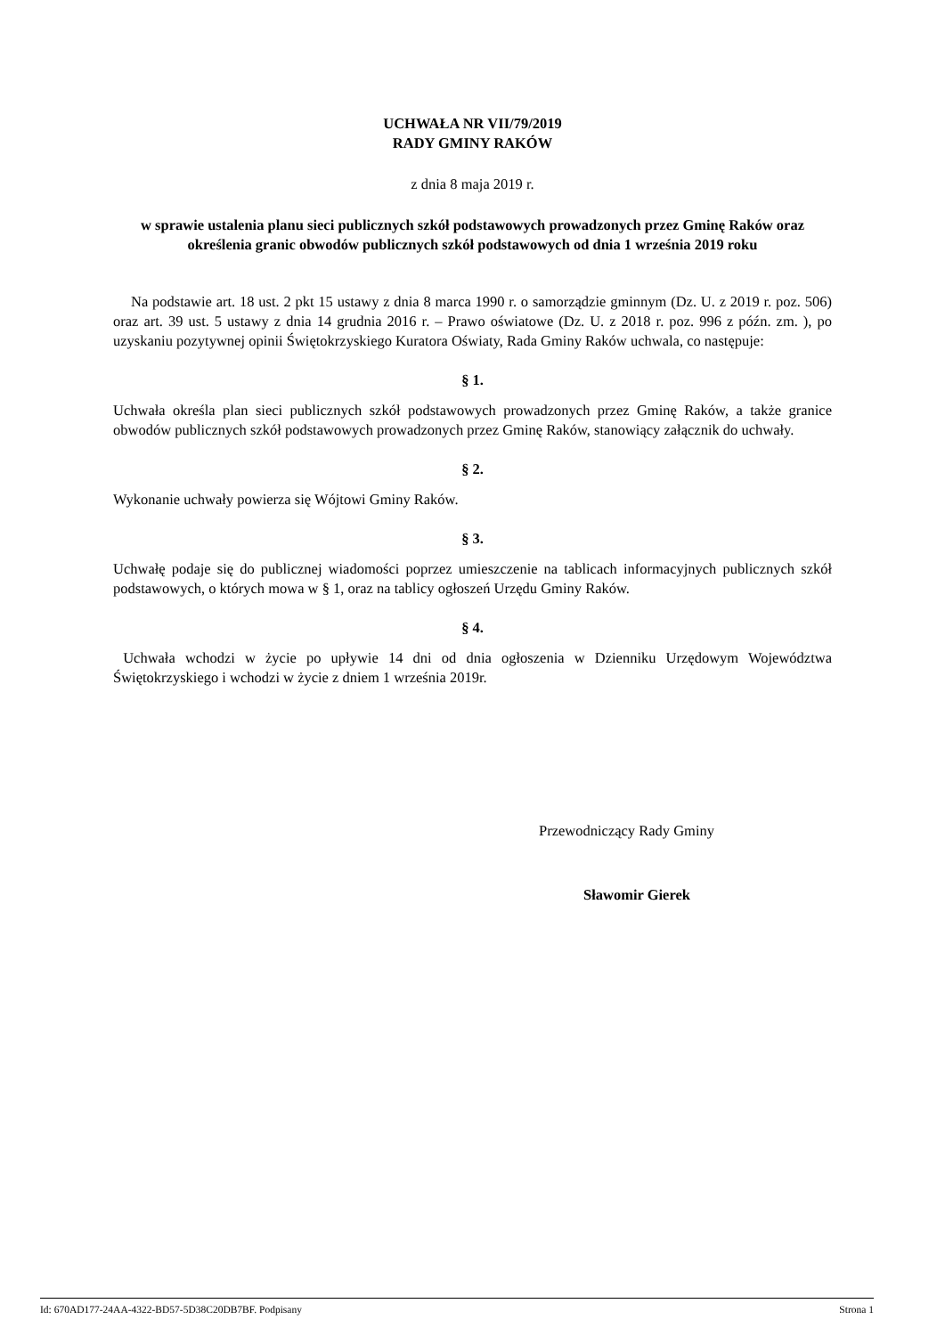UCHWAŁA NR VII/79/2019
RADY GMINY RAKÓW
z dnia 8 maja 2019 r.
w sprawie ustalenia planu sieci publicznych szkół podstawowych prowadzonych przez Gminę Raków oraz określenia granic obwodów publicznych szkół podstawowych od dnia 1 września 2019 roku
Na podstawie art. 18 ust. 2 pkt 15 ustawy z dnia 8 marca 1990 r. o samorządzie gminnym (Dz. U. z 2019 r. poz. 506) oraz art. 39 ust. 5 ustawy z dnia 14 grudnia 2016 r. – Prawo oświatowe (Dz. U. z 2018 r. poz. 996 z późn. zm. ), po uzyskaniu pozytywnej opinii Świętokrzyskiego Kuratora Oświaty, Rada Gminy Raków uchwala, co następuje:
§ 1.
Uchwała określa plan sieci publicznych szkół podstawowych prowadzonych przez Gminę Raków, a także granice obwodów publicznych szkół podstawowych prowadzonych przez Gminę Raków, stanowiący załącznik do uchwały.
§ 2.
Wykonanie uchwały powierza się Wójtowi Gminy Raków.
§ 3.
Uchwałę podaje się do publicznej wiadomości poprzez umieszczenie na tablicach informacyjnych publicznych szkół podstawowych, o których mowa w § 1, oraz na tablicy ogłoszeń Urzędu Gminy Raków.
§ 4.
Uchwała wchodzi w życie po upływie 14 dni od dnia ogłoszenia w Dzienniku Urzędowym Województwa Świętokrzyskiego i wchodzi w życie z dniem 1 września 2019r.
Przewodniczący Rady Gminy
Sławomir Gierek
Id: 670AD177-24AA-4322-BD57-5D38C20DB7BF. Podpisany Strona 1